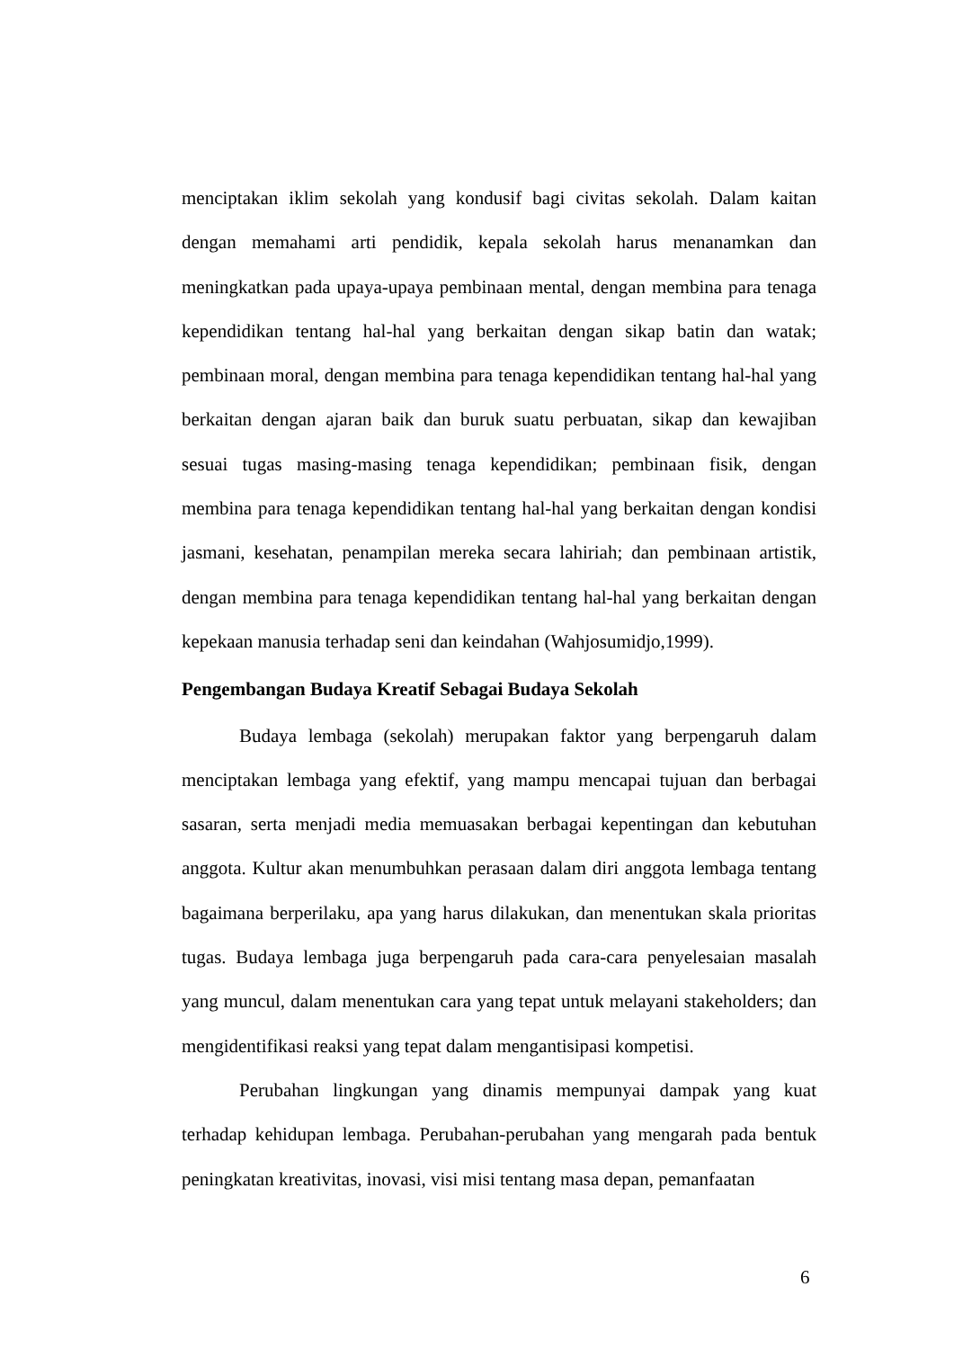menciptakan iklim sekolah yang kondusif bagi civitas sekolah. Dalam kaitan dengan memahami arti pendidik, kepala sekolah harus menanamkan dan meningkatkan pada upaya-upaya pembinaan mental, dengan membina para tenaga kependidikan tentang hal-hal yang berkaitan dengan sikap batin dan watak; pembinaan moral, dengan membina para tenaga kependidikan tentang hal-hal yang berkaitan dengan ajaran baik dan buruk suatu perbuatan, sikap dan kewajiban sesuai tugas masing-masing tenaga kependidikan; pembinaan fisik, dengan membina para tenaga kependidikan tentang hal-hal yang berkaitan dengan kondisi jasmani, kesehatan, penampilan mereka secara lahiriah; dan pembinaan artistik, dengan membina para tenaga kependidikan tentang hal-hal yang berkaitan dengan kepekaan manusia terhadap seni dan keindahan (Wahjosumidjo,1999).
Pengembangan Budaya Kreatif Sebagai Budaya Sekolah
Budaya lembaga (sekolah) merupakan faktor yang berpengaruh dalam menciptakan lembaga yang efektif, yang mampu mencapai tujuan dan berbagai sasaran, serta menjadi media memuasakan berbagai kepentingan dan kebutuhan anggota. Kultur akan menumbuhkan perasaan dalam diri anggota lembaga tentang bagaimana berperilaku, apa yang harus dilakukan, dan menentukan skala prioritas tugas. Budaya lembaga juga berpengaruh pada cara-cara penyelesaian masalah yang muncul, dalam menentukan cara yang tepat untuk melayani stakeholders; dan mengidentifikasi reaksi yang tepat dalam mengantisipasi kompetisi.
Perubahan lingkungan yang dinamis mempunyai dampak yang kuat terhadap kehidupan lembaga. Perubahan-perubahan yang mengarah pada bentuk peningkatan kreativitas, inovasi, visi misi tentang masa depan, pemanfaatan
6